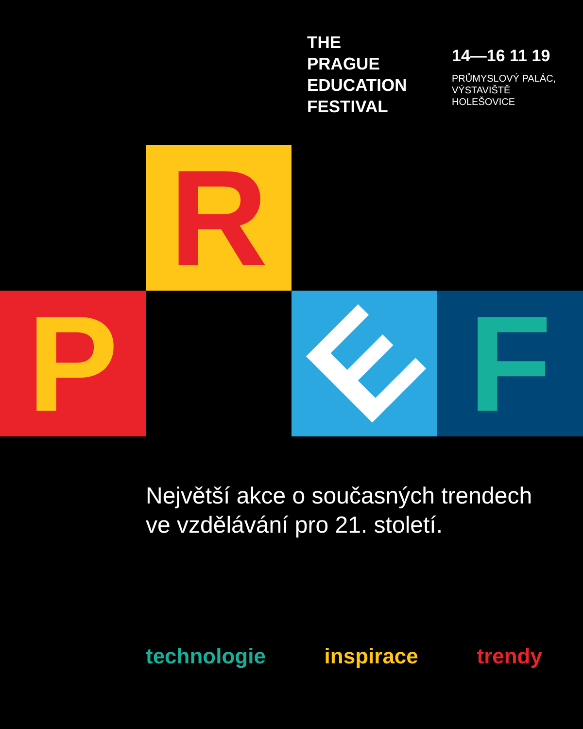THE
PRAGUE
EDUCATION
FESTIVAL
14—16 11 19
PRŮMYSLOVÝ PALÁC,
VÝSTAVIŠTĚ
HOLEŠOVICE
R
P E F
Největší akce o současných trendech
ve vzdělávání pro 21. století.
technologie inspirace trendy